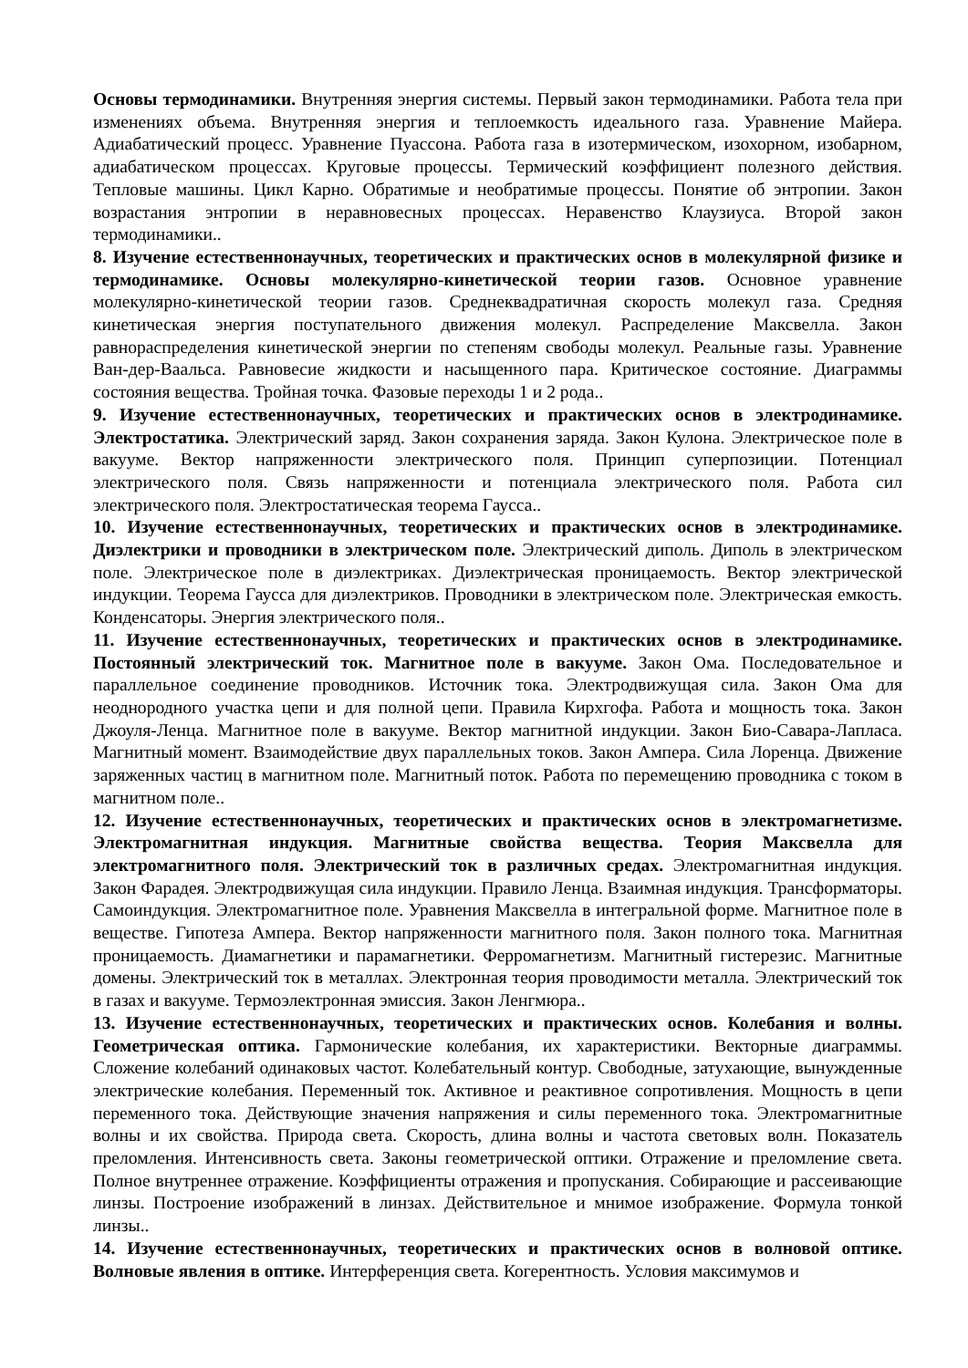Основы термодинамики. Внутренняя энергия системы. Первый закон термодинамики. Работа тела при изменениях объема. Внутренняя энергия и теплоемкость идеального газа. Уравнение Майера. Адиабатический процесс. Уравнение Пуассона. Работа газа в изотермическом, изохорном, изобарном, адиабатическом процессах. Круговые процессы. Термический коэффициент полезного действия. Тепловые машины. Цикл Карно. Обратимые и необратимые процессы. Понятие об энтропии. Закон возрастания энтропии в неравновесных процессах. Неравенство Клаузиуса. Второй закон термодинамики..
8. Изучение естественнонаучных, теоретических и практических основ в молекулярной физике и термодинамике. Основы молекулярно-кинетической теории газов. Основное уравнение молекулярно-кинетической теории газов. Среднеквадратичная скорость молекул газа. Средняя кинетическая энергия поступательного движения молекул. Распределение Максвелла. Закон равнораспределения кинетической энергии по степеням свободы молекул. Реальные газы. Уравнение Ван-дер-Ваальса. Равновесие жидкости и насыщенного пара. Критическое состояние. Диаграммы состояния вещества. Тройная точка. Фазовые переходы 1 и 2 рода..
9. Изучение естественнонаучных, теоретических и практических основ в электродинамике. Электростатика. Электрический заряд. Закон сохранения заряда. Закон Кулона. Электрическое поле в вакууме. Вектор напряженности электрического поля. Принцип суперпозиции. Потенциал электрического поля. Связь напряженности и потенциала электрического поля. Работа сил электрического поля. Электростатическая теорема Гаусса..
10. Изучение естественнонаучных, теоретических и практических основ в электродинамике. Диэлектрики и проводники в электрическом поле. Электрический диполь. Диполь в электрическом поле. Электрическое поле в диэлектриках. Диэлектрическая проницаемость. Вектор электрической индукции. Теорема Гаусса для диэлектриков. Проводники в электрическом поле. Электрическая емкость. Конденсаторы. Энергия электрического поля..
11. Изучение естественнонаучных, теоретических и практических основ в электродинамике. Постоянный электрический ток. Магнитное поле в вакууме. Закон Ома. Последовательное и параллельное соединение проводников. Источник тока. Электродвижущая сила. Закон Ома для неоднородного участка цепи и для полной цепи. Правила Кирхгофа. Работа и мощность тока. Закон Джоуля-Ленца. Магнитное поле в вакууме. Вектор магнитной индукции. Закон Био-Савара-Лапласа. Магнитный момент. Взаимодействие двух параллельных токов. Закон Ампера. Сила Лоренца. Движение заряженных частиц в магнитном поле. Магнитный поток. Работа по перемещению проводника с током в магнитном поле..
12. Изучение естественнонаучных, теоретических и практических основ в электромагнетизме. Электромагнитная индукция. Магнитные свойства вещества. Теория Максвелла для электромагнитного поля. Электрический ток в различных средах. Электромагнитная индукция. Закон Фарадея. Электродвижущая сила индукции. Правило Ленца. Взаимная индукция. Трансформаторы. Самоиндукция. Электромагнитное поле. Уравнения Максвелла в интегральной форме. Магнитное поле в веществе. Гипотеза Ампера. Вектор напряженности магнитного поля. Закон полного тока. Магнитная проницаемость. Диамагнетики и парамагнетики. Ферромагнетизм. Магнитный гистерезис. Магнитные домены. Электрический ток в металлах. Электронная теория проводимости металла. Электрический ток в газах и вакууме. Термоэлектронная эмиссия. Закон Ленгмюра..
13. Изучение естественнонаучных, теоретических и практических основ. Колебания и волны. Геометрическая оптика. Гармонические колебания, их характеристики. Векторные диаграммы. Сложение колебаний одинаковых частот. Колебательный контур. Свободные, затухающие, вынужденные электрические колебания. Переменный ток. Активное и реактивное сопротивления. Мощность в цепи переменного тока. Действующие значения напряжения и силы переменного тока. Электромагнитные волны и их свойства. Природа света. Скорость, длина волны и частота световых волн. Показатель преломления. Интенсивность света. Законы геометрической оптики. Отражение и преломление света. Полное внутреннее отражение. Коэффициенты отражения и пропускания. Собирающие и рассеивающие линзы. Построение изображений в линзах. Действительное и мнимое изображение. Формула тонкой линзы..
14. Изучение естественнонаучных, теоретических и практических основ в волновой оптике. Волновые явления в оптике. Интерференция света. Когерентность. Условия максимумов и